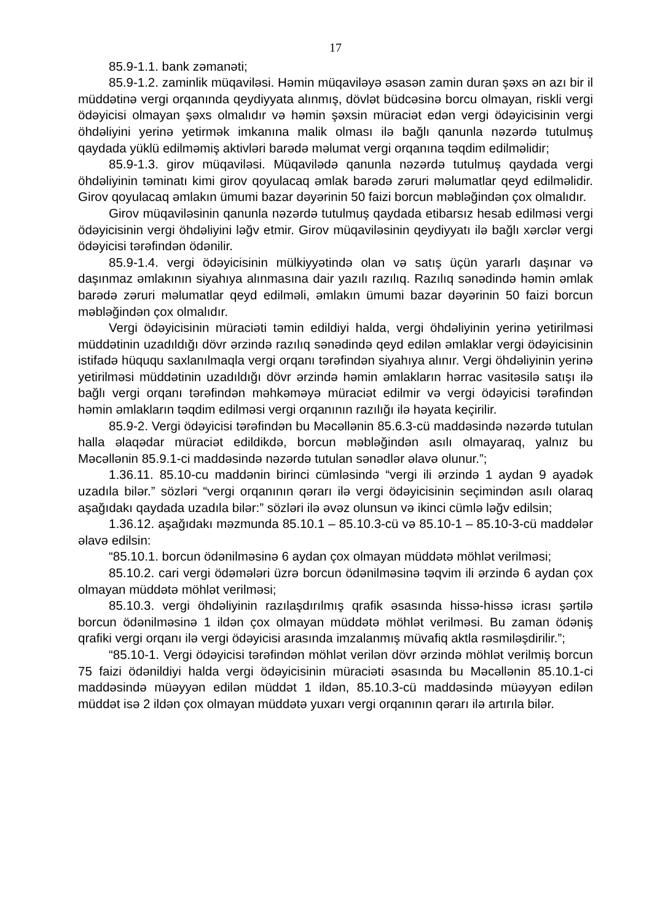17
85.9-1.1. bank zəmanəti;
85.9-1.2. zaminlik müqaviləsi. Həmin müqaviləyə əsasən zamin duran şəxs ən azı bir il müddətinə vergi orqanında qeydiyyata alınmış, dövlət büdcəsinə borcu olmayan, riskli vergi ödəyicisi olmayan şəxs olmalıdır və həmin şəxsin müraciət edən vergi ödəyicisinin vergi öhdəliyini yerinə yetirmək imkanına malik olması ilə bağlı qanunla nəzərdə tutulmuş qaydada yüklü edilməmiş aktivləri barədə məlumat vergi orqanına təqdim edilməlidir;
85.9-1.3. girov müqaviləsi. Müqavilədə qanunla nəzərdə tutulmuş qaydada vergi öhdəliyinin təminatı kimi girov qoyulacaq əmlak barədə zəruri məlumatlar qeyd edilməlidir. Girov qoyulacaq əmlakın ümumi bazar dəyərinin 50 faizi borcun məbləğindən çox olmalıdır.
Girov müqaviləsinin qanunla nəzərdə tutulmuş qaydada etibarsız hesab edilməsi vergi ödəyicisinin vergi öhdəliyini ləğv etmir. Girov müqaviləsinin qeydiyyatı ilə bağlı xərclər vergi ödəyicisi tərəfindən ödənilir.
85.9-1.4. vergi ödəyicisinin mülkiyyətində olan və satış üçün yararlı daşınar və daşınmaz əmlakının siyahıya alınmasına dair yazılı razılıq. Razılıq sənədində həmin əmlak barədə zəruri məlumatlar qeyd edilməli, əmlakın ümumi bazar dəyərinin 50 faizi borcun məbləğindən çox olmalıdır.
Vergi ödəyicisinin müraciəti təmin edildiyi halda, vergi öhdəliyinin yerinə yetirilməsi müddətinin uzadıldığı dövr ərzində razılıq sənədində qeyd edilən əmlaklar vergi ödəyicisinin istifadə hüququ saxlanılmaqla vergi orqanı tərəfindən siyahıya alınır. Vergi öhdəliyinin yerinə yetirilməsi müddətinin uzadıldığı dövr ərzində həmin əmlakların hərrac vasitəsilə satışı ilə bağlı vergi orqanı tərəfindən məhkəməyə müraciət edilmir və vergi ödəyicisi tərəfindən həmin əmlakların təqdim edilməsi vergi orqanının razılığı ilə həyata keçirilir.
85.9-2. Vergi ödəyicisi tərəfindən bu Məcəllənin 85.6.3-cü maddəsində nəzərdə tutulan halla əlaqədar müraciət edildikdə, borcun məbləğindən asılı olmayaraq, yalnız bu Məcəllənin 85.9.1-ci maddəsində nəzərdə tutulan sənədlər əlavə olunur.”;
1.36.11. 85.10-cu maddənin birinci cümləsində “vergi ili ərzində 1 aydan 9 ayadək uzadıla bilər.” sözləri “vergi orqanının qərarı ilə vergi ödəyicisinin seçimindən asılı olaraq aşağıdakı qaydada uzadıla bilər:” sözləri ilə əvəz olunsun və ikinci cümlə ləğv edilsin;
1.36.12. aşağıdakı məzmunda 85.10.1 – 85.10.3-cü və 85.10-1 – 85.10-3-cü maddələr əlavə edilsin:
“85.10.1. borcun ödənilməsinə 6 aydan çox olmayan müddətə möhlət verilməsi;
85.10.2. cari vergi ödəmələri üzrə borcun ödənilməsinə təqvim ili ərzində 6 aydan çox olmayan müddətə möhlət verilməsi;
85.10.3. vergi öhdəliyinin razılaşdırılmış qrafik əsasında hissə-hissə icrası şərtilə borcun ödənilməsinə 1 ildən çox olmayan müddətə möhlət verilməsi. Bu zaman ödəniş qrafiki vergi orqanı ilə vergi ödəyicisi arasında imzalanmış müvafiq aktla rəsmiləşdirilir.”;
“85.10-1. Vergi ödəyicisi tərəfindən möhlət verilən dövr ərzində möhlət verilmiş borcun 75 faizi ödənildiyi halda vergi ödəyicisinin müraciəti əsasında bu Məcəllənin 85.10.1-ci maddəsində müəyyən edilən müddət 1 ildən, 85.10.3-cü maddəsində müəyyən edilən müddət isə 2 ildən çox olmayan müddətə yuxarı vergi orqanının qərarı ilə artırıla bilər.